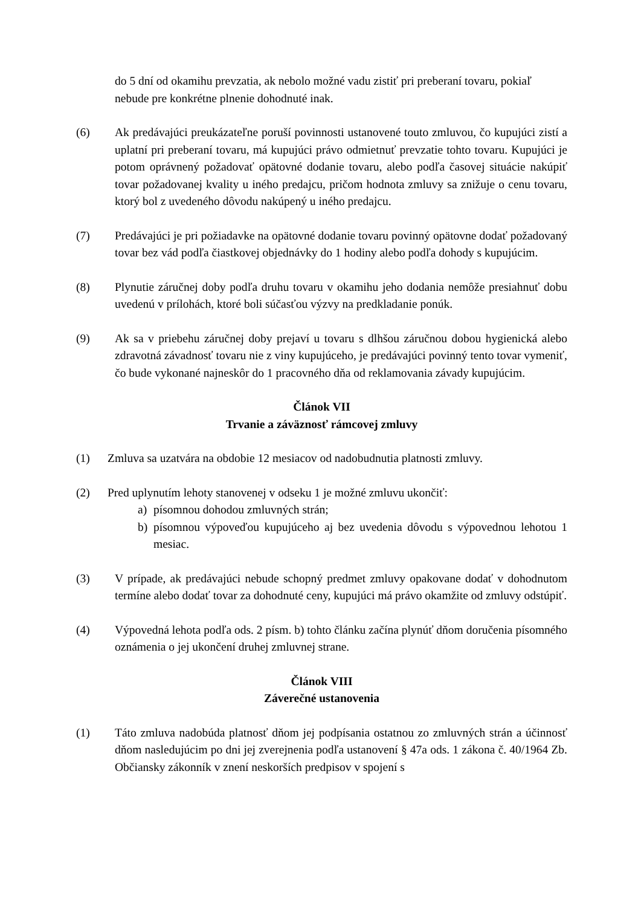do 5 dní od okamihu prevzatia, ak nebolo možné vadu zistiť pri preberaní tovaru, pokiaľ nebude pre konkrétne plnenie dohodnuté inak.
(6) Ak predávajúci preukázateľne poruší povinnosti ustanovené touto zmluvou, čo kupujúci zistí a uplatní pri preberaní tovaru, má kupujúci právo odmietnuť prevzatie tohto tovaru. Kupujúci je potom oprávnený požadovať opätovné dodanie tovaru, alebo podľa časovej situácie nakúpiť tovar požadovanej kvality u iného predajcu, pričom hodnota zmluvy sa znižuje o cenu tovaru, ktorý bol z uvedeného dôvodu nakúpený u iného predajcu.
(7) Predávajúci je pri požiadavke na opätovné dodanie tovaru povinný opätovne dodať požadovaný tovar bez vád podľa čiastkovej objednávky do 1 hodiny alebo podľa dohody s kupujúcim.
(8) Plynutie záručnej doby podľa druhu tovaru v okamihu jeho dodania nemôže presiahnuť dobu uvedenú v prílohách, ktoré boli súčasťou výzvy na predkladanie ponúk.
(9) Ak sa v priebehu záručnej doby prejaví u tovaru s dlhšou záručnou dobou hygienická alebo zdravotná závadnosť tovaru nie z viny kupujúceho, je predávajúci povinný tento tovar vymeniť, čo bude vykonané najneskôr do 1 pracovného dňa od reklamovania závady kupujúcim.
Článok VII
Trvanie a záväznosť rámcovej zmluvy
(1) Zmluva sa uzatvára na obdobie 12 mesiacov od nadobudnutia platnosti zmluvy.
(2) Pred uplynutím lehoty stanovenej v odseku 1 je možné zmluvu ukončiť:
a) písomnou dohodou zmluvných strán;
b) písomnou výpoveďou kupujúceho aj bez uvedenia dôvodu s výpovednou lehotou 1 mesiac.
(3) V prípade, ak predávajúci nebude schopný predmet zmluvy opakovane dodať v dohodnutom termíne alebo dodať tovar za dohodnuté ceny, kupujúci má právo okamžite od zmluvy odstúpiť.
(4) Výpovedná lehota podľa ods. 2 písm. b) tohto článku začína plynúť dňom doručenia písomného oznámenia o jej ukončení druhej zmluvnej strane.
Článok VIII
Záverečné ustanovenia
(1) Táto zmluva nadobúda platnosť dňom jej podpísania ostatnou zo zmluvných strán a účinnosť dňom nasledujúcim po dni jej zverejnenia podľa ustanovení § 47a ods. 1 zákona č. 40/1964 Zb. Občiansky zákonník v znení neskorších predpisov v spojení s